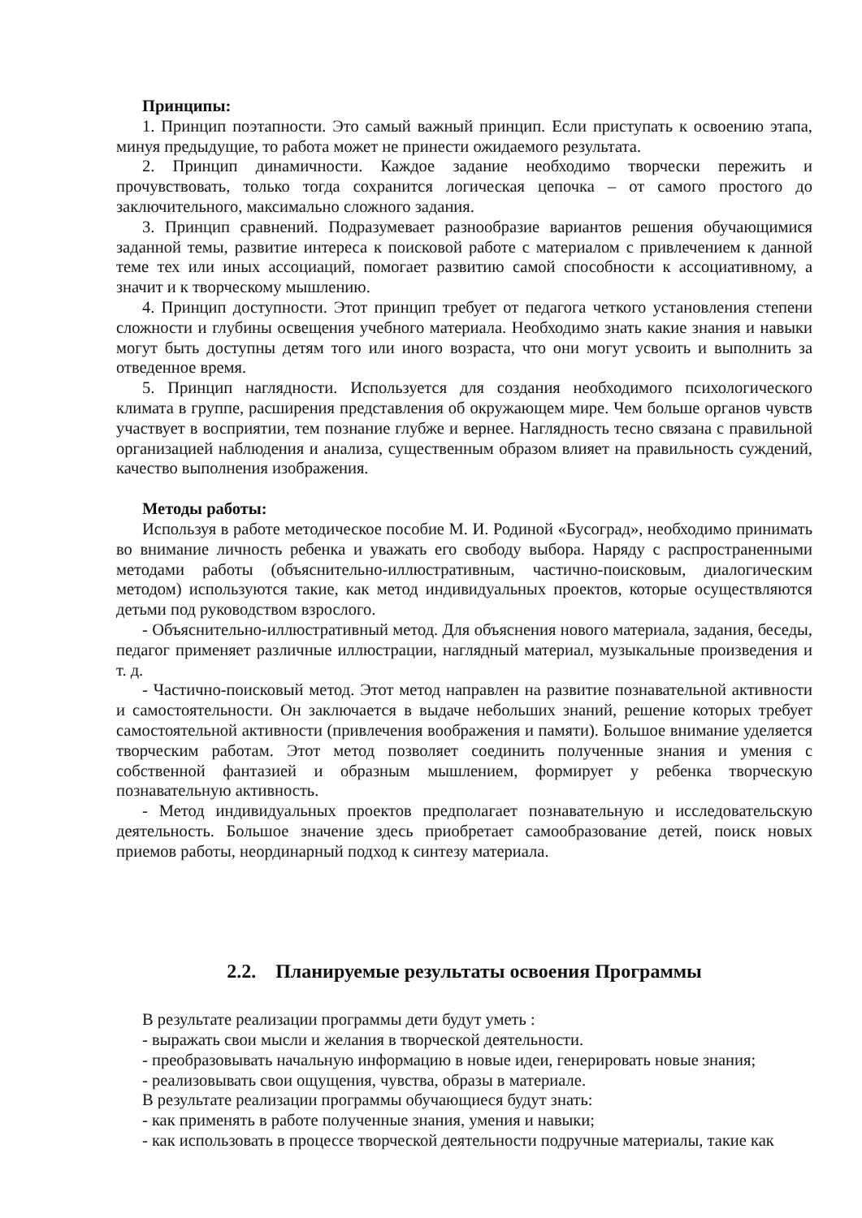Принципы:
1. Принцип поэтапности. Это самый важный принцип. Если приступать к освоению этапа, минуя предыдущие, то работа может не принести ожидаемого результата.
2. Принцип динамичности. Каждое задание необходимо творчески пережить и прочувствовать, только тогда сохранится логическая цепочка – от самого простого до заключительного, максимально сложного задания.
3. Принцип сравнений. Подразумевает разнообразие вариантов решения обучающимися заданной темы, развитие интереса к поисковой работе с материалом с привлечением к данной теме тех или иных ассоциаций, помогает развитию самой способности к ассоциативному, а значит и к творческому мышлению.
4. Принцип доступности. Этот принцип требует от педагога четкого установления степени сложности и глубины освещения учебного материала. Необходимо знать какие знания и навыки могут быть доступны детям того или иного возраста, что они могут усвоить и выполнить за отведенное время.
5. Принцип наглядности. Используется для создания необходимого психологического климата в группе, расширения представления об окружающем мире. Чем больше органов чувств участвует в восприятии, тем познание глубже и вернее. Наглядность тесно связана с правильной организацией наблюдения и анализа, существенным образом влияет на правильность суждений, качество выполнения изображения.
Методы работы:
Используя в работе методическое пособие М. И. Родиной «Бусоград», необходимо принимать во внимание личность ребенка и уважать его свободу выбора. Наряду с распространенными методами работы (объяснительно-иллюстративным, частично-поисковым, диалогическим методом) используются такие, как метод индивидуальных проектов, которые осуществляются детьми под руководством взрослого.
- Объяснительно-иллюстративный метод. Для объяснения нового материала, задания, беседы, педагог применяет различные иллюстрации, наглядный материал, музыкальные произведения и т. д.
- Частично-поисковый метод. Этот метод направлен на развитие познавательной активности и самостоятельности. Он заключается в выдаче небольших знаний, решение которых требует самостоятельной активности (привлечения воображения и памяти). Большое внимание уделяется творческим работам. Этот метод позволяет соединить полученные знания и умения с собственной фантазией и образным мышлением, формирует у ребенка творческую познавательную активность.
- Метод индивидуальных проектов предполагает познавательную и исследовательскую деятельность. Большое значение здесь приобретает самообразование детей, поиск новых приемов работы, неординарный подход к синтезу материала.
2.2. Планируемые результаты освоения Программы
В результате реализации программы дети будут уметь :
- выражать свои мысли и желания в творческой деятельности.
- преобразовывать начальную информацию в новые идеи, генерировать новые знания;
- реализовывать свои ощущения, чувства, образы в материале.
В результате реализации программы обучающиеся будут знать:
- как применять в работе полученные знания, умения и навыки;
- как использовать в процессе творческой деятельности подручные материалы, такие как